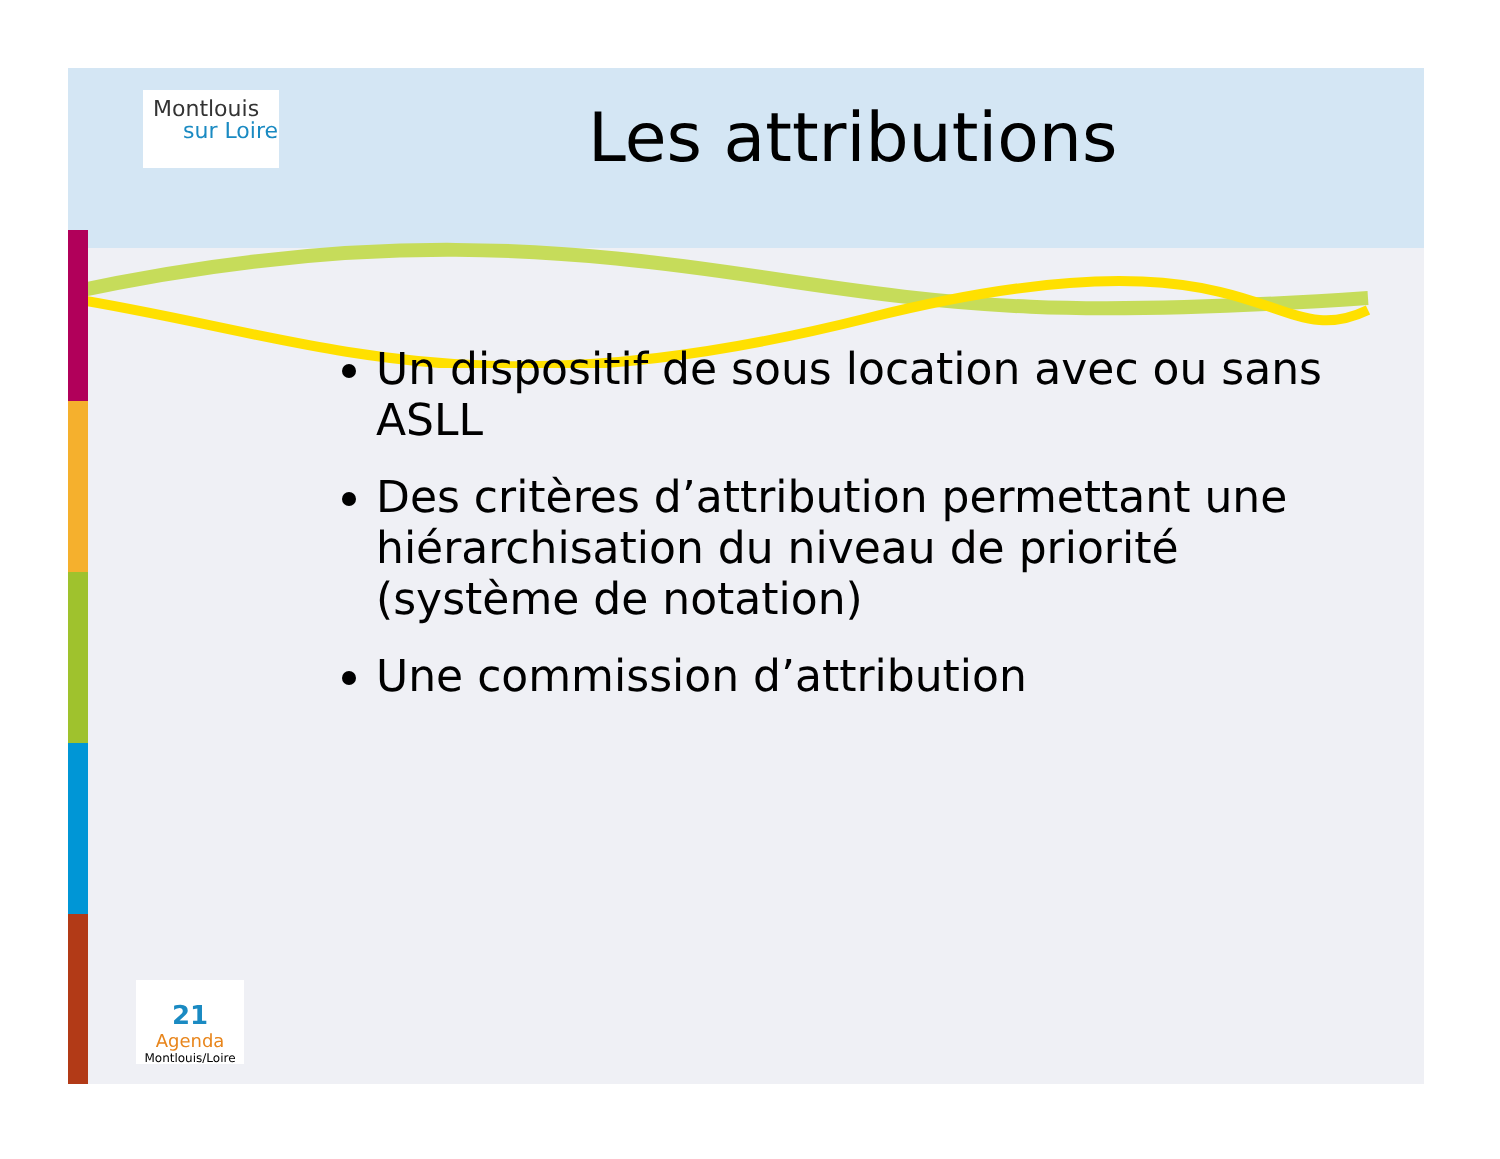Montlouis
sur Loire
Les attributions
Un dispositif de sous location avec ou sans ASLL
Des critères d’attribution permettant une hiérarchisation du niveau de priorité (système de notation)
Une commission d’attribution
21
Agenda
Montlouis/Loire